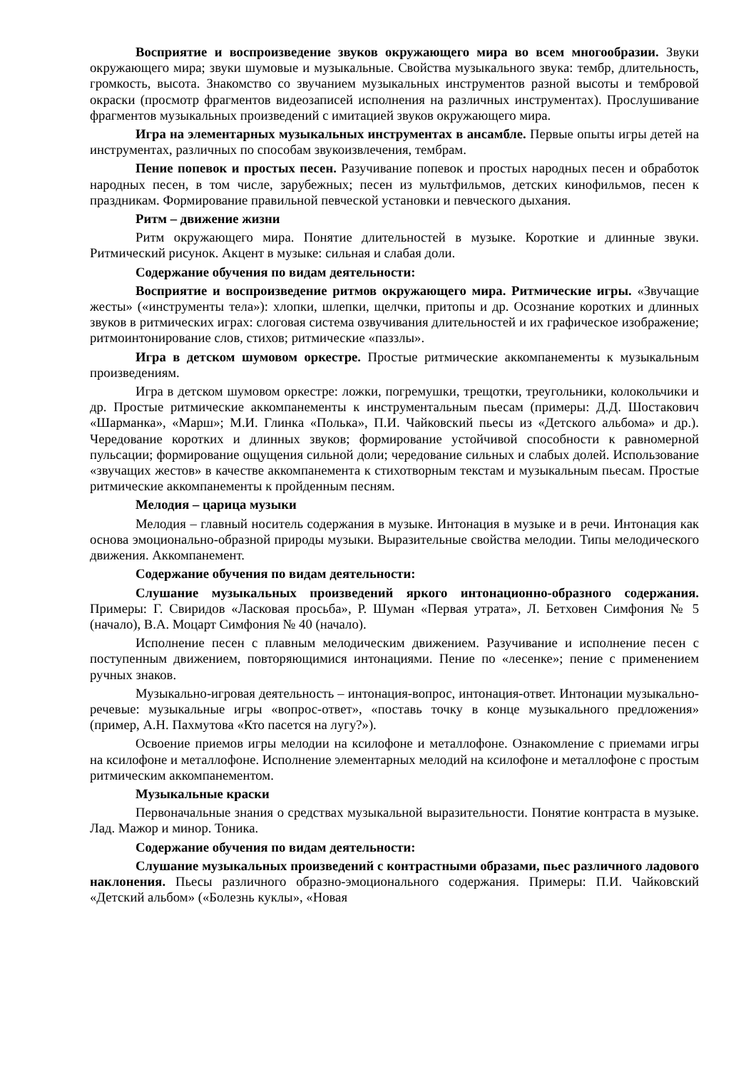Восприятие и воспроизведение звуков окружающего мира во всем многообразии. Звуки окружающего мира; звуки шумовые и музыкальные. Свойства музыкального звука: тембр, длительность, громкость, высота. Знакомство со звучанием музыкальных инструментов разной высоты и тембровой окраски (просмотр фрагментов видеозаписей исполнения на различных инструментах). Прослушивание фрагментов музыкальных произведений с имитацией звуков окружающего мира.
Игра на элементарных музыкальных инструментах в ансамбле. Первые опыты игры детей на инструментах, различных по способам звукоизвлечения, тембрам.
Пение попевок и простых песен. Разучивание попевок и простых народных песен и обработок народных песен, в том числе, зарубежных; песен из мультфильмов, детских кинофильмов, песен к праздникам. Формирование правильной певческой установки и певческого дыхания.
Ритм – движение жизни
Ритм окружающего мира. Понятие длительностей в музыке. Короткие и длинные звуки. Ритмический рисунок. Акцент в музыке: сильная и слабая доли.
Содержание обучения по видам деятельности:
Восприятие и воспроизведение ритмов окружающего мира. Ритмические игры. «Звучащие жесты» («инструменты тела»): хлопки, шлепки, щелчки, притопы и др. Осознание коротких и длинных звуков в ритмических играх: слоговая система озвучивания длительностей и их графическое изображение; ритмоинтонирование слов, стихов; ритмические «паззлы».
Игра в детском шумовом оркестре. Простые ритмические аккомпанементы к музыкальным произведениям.
Игра в детском шумовом оркестре: ложки, погремушки, трещотки, треугольники, колокольчики и др. Простые ритмические аккомпанементы к инструментальным пьесам (примеры: Д.Д. Шостакович «Шарманка», «Марш»; М.И. Глинка «Полька», П.И. Чайковский пьесы из «Детского альбома» и др.). Чередование коротких и длинных звуков; формирование устойчивой способности к равномерной пульсации; формирование ощущения сильной доли; чередование сильных и слабых долей. Использование «звучащих жестов» в качестве аккомпанемента к стихотворным текстам и музыкальным пьесам. Простые ритмические аккомпанементы к пройденным песням.
Мелодия – царица музыки
Мелодия – главный носитель содержания в музыке. Интонация в музыке и в речи. Интонация как основа эмоционально-образной природы музыки. Выразительные свойства мелодии. Типы мелодического движения. Аккомпанемент.
Содержание обучения по видам деятельности:
Слушание музыкальных произведений яркого интонационно-образного содержания. Примеры: Г. Свиридов «Ласковая просьба», Р. Шуман «Первая утрата», Л. Бетховен Симфония № 5 (начало), В.А. Моцарт Симфония № 40 (начало).
Исполнение песен с плавным мелодическим движением. Разучивание и исполнение песен с поступенным движением, повторяющимися интонациями. Пение по «лесенке»; пение с применением ручных знаков.
Музыкально-игровая деятельность – интонация-вопрос, интонация-ответ. Интонации музыкально-речевые: музыкальные игры «вопрос-ответ», «поставь точку в конце музыкального предложения» (пример, А.Н. Пахмутова «Кто пасется на лугу?»).
Освоение приемов игры мелодии на ксилофоне и металлофоне. Ознакомление с приемами игры на ксилофоне и металлофоне. Исполнение элементарных мелодий на ксилофоне и металлофоне с простым ритмическим аккомпанементом.
Музыкальные краски
Первоначальные знания о средствах музыкальной выразительности. Понятие контраста в музыке. Лад. Мажор и минор. Тоника.
Содержание обучения по видам деятельности:
Слушание музыкальных произведений с контрастными образами, пьес различного ладового наклонения. Пьесы различного образно-эмоционального содержания. Примеры: П.И. Чайковский «Детский альбом» («Болезнь куклы», «Новая